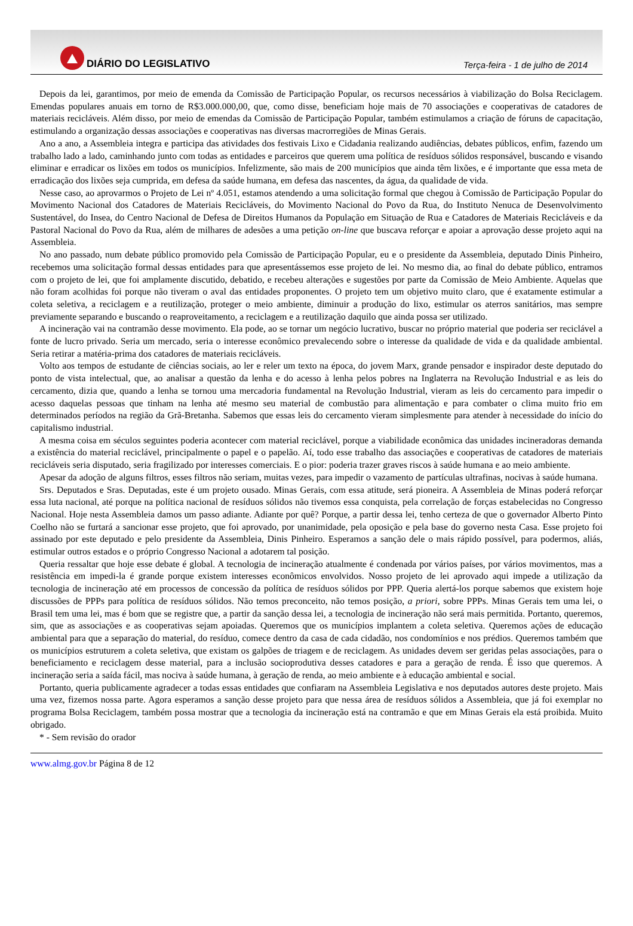DIÁRIO DO LEGISLATIVO
Terça-feira - 1 de julho de 2014
Depois da lei, garantimos, por meio de emenda da Comissão de Participação Popular, os recursos necessários à viabilização do Bolsa Reciclagem. Emendas populares anuais em torno de R$3.000.000,00, que, como disse, beneficiam hoje mais de 70 associações e cooperativas de catadores de materiais recicláveis. Além disso, por meio de emendas da Comissão de Participação Popular, também estimulamos a criação de fóruns de capacitação, estimulando a organização dessas associações e cooperativas nas diversas macrorregiões de Minas Gerais.
Ano a ano, a Assembleia integra e participa das atividades dos festivais Lixo e Cidadania realizando audiências, debates públicos, enfim, fazendo um trabalho lado a lado, caminhando junto com todas as entidades e parceiros que querem uma política de resíduos sólidos responsável, buscando e visando eliminar e erradicar os lixões em todos os municípios. Infelizmente, são mais de 200 municípios que ainda têm lixões, e é importante que essa meta de erradicação dos lixões seja cumprida, em defesa da saúde humana, em defesa das nascentes, da água, da qualidade de vida.
Nesse caso, ao aprovarmos o Projeto de Lei nº 4.051, estamos atendendo a uma solicitação formal que chegou à Comissão de Participação Popular do Movimento Nacional dos Catadores de Materiais Recicláveis, do Movimento Nacional do Povo da Rua, do Instituto Nenuca de Desenvolvimento Sustentável, do Insea, do Centro Nacional de Defesa de Direitos Humanos da População em Situação de Rua e Catadores de Materiais Recicláveis e da Pastoral Nacional do Povo da Rua, além de milhares de adesões a uma petição on-line que buscava reforçar e apoiar a aprovação desse projeto aqui na Assembleia.
No ano passado, num debate público promovido pela Comissão de Participação Popular, eu e o presidente da Assembleia, deputado Dinis Pinheiro, recebemos uma solicitação formal dessas entidades para que apresentássemos esse projeto de lei. No mesmo dia, ao final do debate público, entramos com o projeto de lei, que foi amplamente discutido, debatido, e recebeu alterações e sugestões por parte da Comissão de Meio Ambiente. Aquelas que não foram acolhidas foi porque não tiveram o aval das entidades proponentes. O projeto tem um objetivo muito claro, que é exatamente estimular a coleta seletiva, a reciclagem e a reutilização, proteger o meio ambiente, diminuir a produção do lixo, estimular os aterros sanitários, mas sempre previamente separando e buscando o reaproveitamento, a reciclagem e a reutilização daquilo que ainda possa ser utilizado.
A incineração vai na contramão desse movimento. Ela pode, ao se tornar um negócio lucrativo, buscar no próprio material que poderia ser reciclável a fonte de lucro privado. Seria um mercado, seria o interesse econômico prevalecendo sobre o interesse da qualidade de vida e da qualidade ambiental. Seria retirar a matéria-prima dos catadores de materiais recicláveis.
Volto aos tempos de estudante de ciências sociais, ao ler e reler um texto na época, do jovem Marx, grande pensador e inspirador deste deputado do ponto de vista intelectual, que, ao analisar a questão da lenha e do acesso à lenha pelos pobres na Inglaterra na Revolução Industrial e as leis do cercamento, dizia que, quando a lenha se tornou uma mercadoria fundamental na Revolução Industrial, vieram as leis do cercamento para impedir o acesso daquelas pessoas que tinham na lenha até mesmo seu material de combustão para alimentação e para combater o clima muito frio em determinados períodos na região da Grã-Bretanha. Sabemos que essas leis do cercamento vieram simplesmente para atender à necessidade do início do capitalismo industrial.
A mesma coisa em séculos seguintes poderia acontecer com material reciclável, porque a viabilidade econômica das unidades incineradoras demanda a existência do material reciclável, principalmente o papel e o papelão. Aí, todo esse trabalho das associações e cooperativas de catadores de materiais recicláveis seria disputado, seria fragilizado por interesses comerciais. E o pior: poderia trazer graves riscos à saúde humana e ao meio ambiente.
Apesar da adoção de alguns filtros, esses filtros não seriam, muitas vezes, para impedir o vazamento de partículas ultrafinas, nocivas à saúde humana.
Srs. Deputados e Sras. Deputadas, este é um projeto ousado. Minas Gerais, com essa atitude, será pioneira. A Assembleia de Minas poderá reforçar essa luta nacional, até porque na política nacional de resíduos sólidos não tivemos essa conquista, pela correlação de forças estabelecidas no Congresso Nacional. Hoje nesta Assembleia damos um passo adiante. Adiante por quê? Porque, a partir dessa lei, tenho certeza de que o governador Alberto Pinto Coelho não se furtará a sancionar esse projeto, que foi aprovado, por unanimidade, pela oposição e pela base do governo nesta Casa. Esse projeto foi assinado por este deputado e pelo presidente da Assembleia, Dinis Pinheiro. Esperamos a sanção dele o mais rápido possível, para podermos, aliás, estimular outros estados e o próprio Congresso Nacional a adotarem tal posição.
Queria ressaltar que hoje esse debate é global. A tecnologia de incineração atualmente é condenada por vários países, por vários movimentos, mas a resistência em impedi-la é grande porque existem interesses econômicos envolvidos. Nosso projeto de lei aprovado aqui impede a utilização da tecnologia de incineração até em processos de concessão da política de resíduos sólidos por PPP. Queria alertá-los porque sabemos que existem hoje discussões de PPPs para política de resíduos sólidos. Não temos preconceito, não temos posição, a priori, sobre PPPs. Minas Gerais tem uma lei, o Brasil tem uma lei, mas é bom que se registre que, a partir da sanção dessa lei, a tecnologia de incineração não será mais permitida. Portanto, queremos, sim, que as associações e as cooperativas sejam apoiadas. Queremos que os municípios implantem a coleta seletiva. Queremos ações de educação ambiental para que a separação do material, do resíduo, comece dentro da casa de cada cidadão, nos condomínios e nos prédios. Queremos também que os municípios estruturem a coleta seletiva, que existam os galpões de triagem e de reciclagem. As unidades devem ser geridas pelas associações, para o beneficiamento e reciclagem desse material, para a inclusão socioprodutiva desses catadores e para a geração de renda. É isso que queremos. A incineração seria a saída fácil, mas nociva à saúde humana, à geração de renda, ao meio ambiente e à educação ambiental e social.
Portanto, queria publicamente agradecer a todas essas entidades que confiaram na Assembleia Legislativa e nos deputados autores deste projeto. Mais uma vez, fizemos nossa parte. Agora esperamos a sanção desse projeto para que nessa área de resíduos sólidos a Assembleia, que já foi exemplar no programa Bolsa Reciclagem, também possa mostrar que a tecnologia da incineração está na contramão e que em Minas Gerais ela está proibida. Muito obrigado.
* - Sem revisão do orador
www.almg.gov.br Página 8 de 12